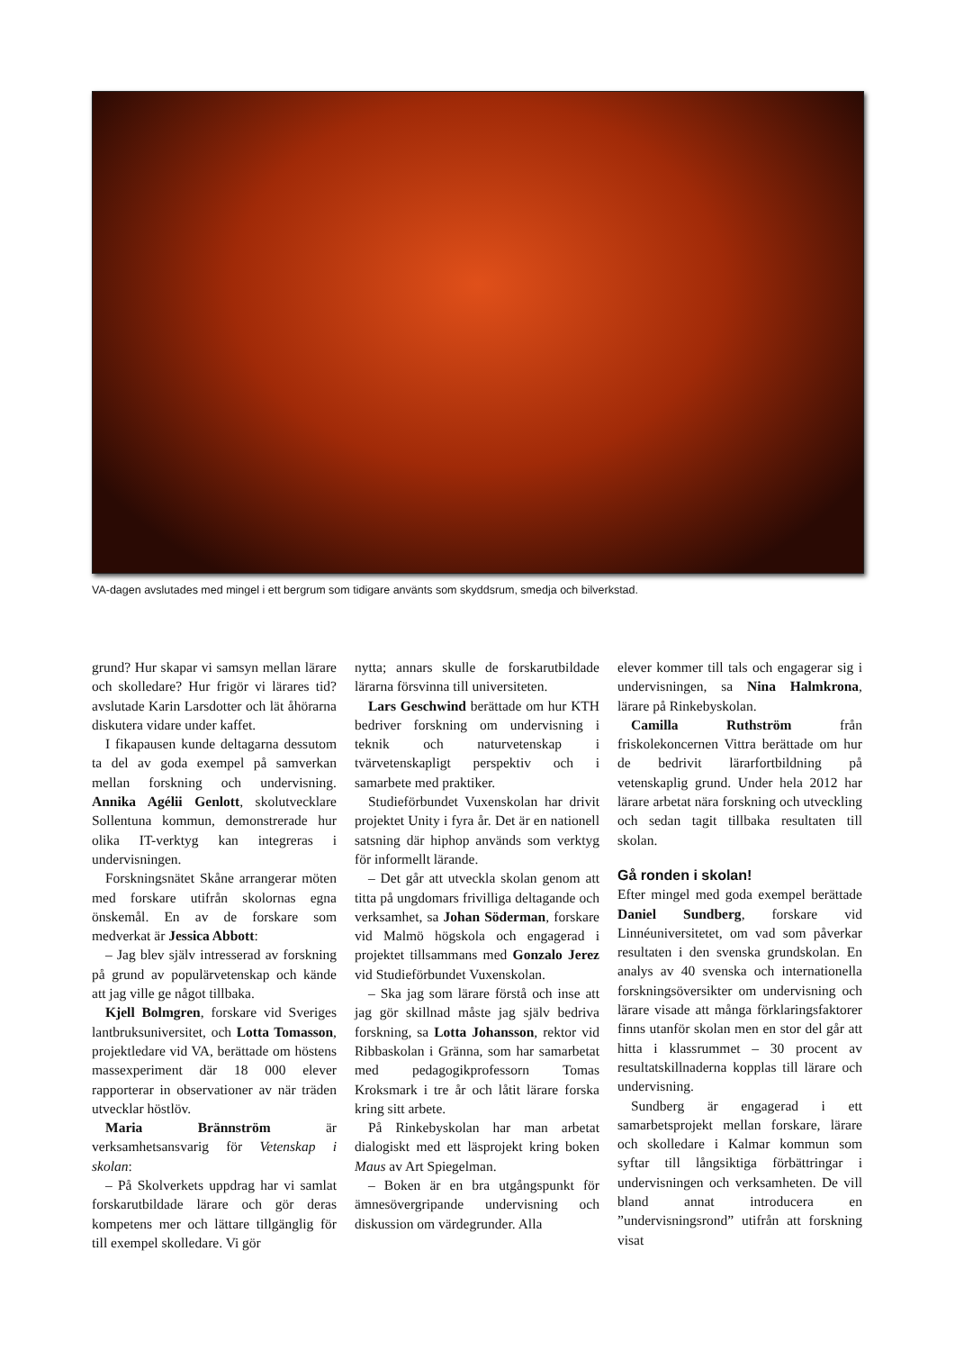VA-dagen avslutades med mingel i ett bergrum som tidigare använts som skyddsrum, smedja och bilverkstad.
grund? Hur skapar vi samsyn mellan lärare och skolledare? Hur frigör vi lärares tid? avslutade Karin Larsdotter och lät åhörarna diskutera vidare under kaffet.
I fikapausen kunde deltagarna dessutom ta del av goda exempel på samverkan mellan forskning och undervisning. Annika Agélii Genlott, skolutvecklare Sollentuna kommun, demonstrerade hur olika IT-verktyg kan integreras i undervisningen.
Forskningsnätet Skåne arrangerar möten med forskare utifrån skolornas egna önskemål. En av de forskare som medverkat är Jessica Abbott:
– Jag blev själv intresserad av forskning på grund av populärvetenskap och kände att jag ville ge något tillbaka.
Kjell Bolmgren, forskare vid Sveriges lantbruksuniversitet, och Lotta Tomasson, projektledare vid VA, berättade om höstens massexperiment där 18 000 elever rapporterar in observationer av när träden utvecklar höstlöv.
Maria Brännström är verksamhetsansvarig för Vetenskap i skolan:
– På Skolverkets uppdrag har vi samlat forskarutbildade lärare och gör deras kompetens mer och lättare tillgänglig för till exempel skolledare. Vi gör
nytta; annars skulle de forskarutbildade lärarna försvinna till universiteten.
Lars Geschwind berättade om hur KTH bedriver forskning om undervisning i teknik och naturvetenskap i tvärvetenskapligt perspektiv och i samarbete med praktiker.
Studieförbundet Vuxenskolan har drivit projektet Unity i fyra år. Det är en nationell satsning där hiphop används som verktyg för informellt lärande.
– Det går att utveckla skolan genom att titta på ungdomars frivilliga deltagande och verksamhet, sa Johan Söderman, forskare vid Malmö högskola och engagerad i projektet tillsammans med Gonzalo Jerez vid Studieförbundet Vuxenskolan.
– Ska jag som lärare förstå och inse att jag gör skillnad måste jag själv bedriva forskning, sa Lotta Johansson, rektor vid Ribbaskolan i Gränna, som har samarbetat med pedagogikprofessorn Tomas Kroksmark i tre år och låtit lärare forska kring sitt arbete.
På Rinkebyskolan har man arbetat dialogiskt med ett läsprojekt kring boken Maus av Art Spiegelman.
– Boken är en bra utgångspunkt för ämnesövergripande undervisning och diskussion om värdegrunder. Alla
elever kommer till tals och engagerar sig i undervisningen, sa Nina Halmkrona, lärare på Rinkebyskolan.
Camilla Ruthström från friskolekoncernen Vittra berättade om hur de bedrivit lärarfortbildning på vetenskaplig grund. Under hela 2012 har lärare arbetat nära forskning och utveckling och sedan tagit tillbaka resultaten till skolan.
Gå ronden i skolan!
Efter mingel med goda exempel berättade Daniel Sundberg, forskare vid Linnéuniversitetet, om vad som påverkar resultaten i den svenska grundskolan. En analys av 40 svenska och internationella forskningsöversikter om undervisning och lärare visade att många förklaringsfaktorer finns utanför skolan men en stor del går att hitta i klassrummet – 30 procent av resultatskillnaderna kopplas till lärare och undervisning.
Sundberg är engagerad i ett samarbetsprojekt mellan forskare, lärare och skolledare i Kalmar kommun som syftar till långsiktiga förbättringar i undervisningen och verksamheten. De vill bland annat introducera en ”undervisningsrond” utifrån att forskning visat